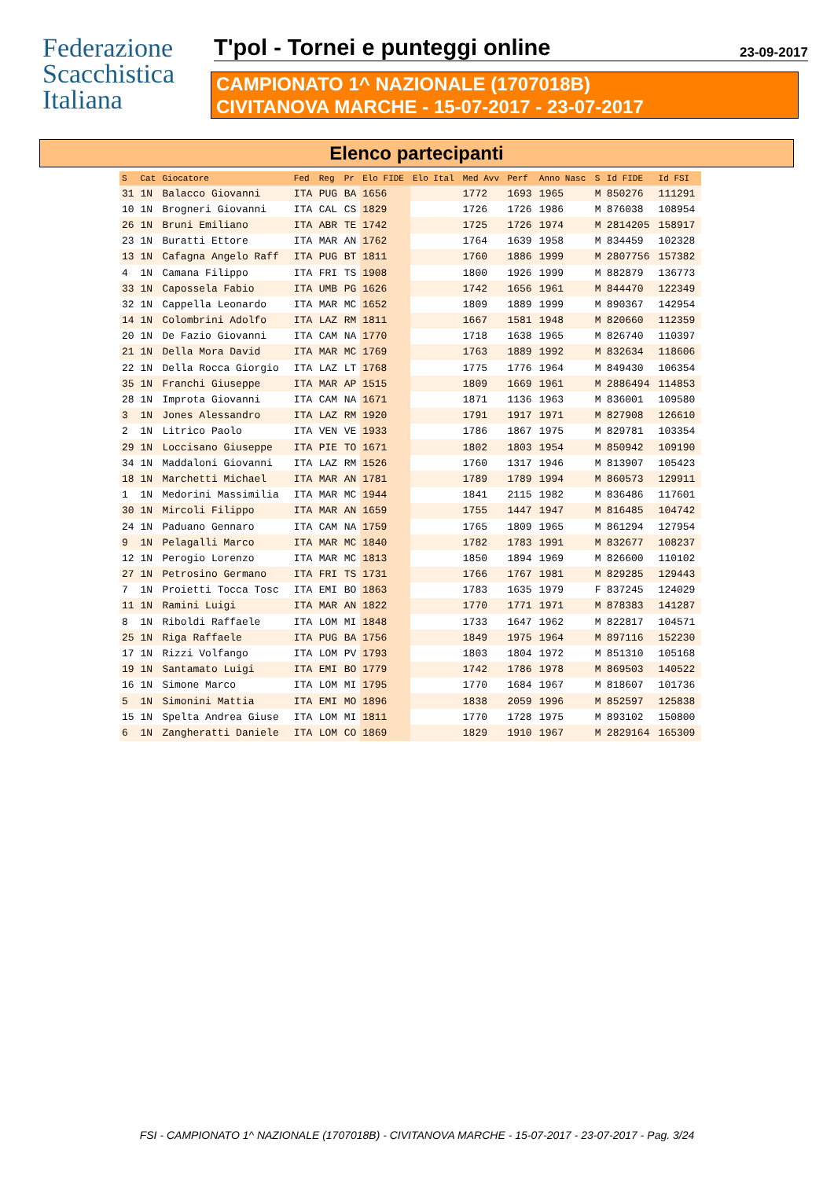Federazione
Scacchistica
Italiana
T'pol - Tornei e punteggi online
23-09-2017
CAMPIONATO 1^ NAZIONALE (1707018B)
CIVITANOVA MARCHE - 15-07-2017 - 23-07-2017
Elenco partecipanti
| S | Cat | Giocatore | Fed | Reg | Pr | Elo FIDE | Elo Ital | Med Avv | Perf | Anno Nasc | S | Id FIDE | Id FSI |
| --- | --- | --- | --- | --- | --- | --- | --- | --- | --- | --- | --- | --- | --- |
| 31 | 1N | Balacco Giovanni | ITA | PUG | BA | 1656 | | 1772 | 1693 | 1965 | M | 850276 | 111291 |
| 10 | 1N | Brogneri Giovanni | ITA | CAL | CS | 1829 | | 1726 | 1726 | 1986 | M | 876038 | 108954 |
| 26 | 1N | Bruni Emiliano | ITA | ABR | TE | 1742 | | 1725 | 1726 | 1974 | M | 2814205 | 158917 |
| 23 | 1N | Buratti Ettore | ITA | MAR | AN | 1762 | | 1764 | 1639 | 1958 | M | 834459 | 102328 |
| 13 | 1N | Cafagna Angelo Raff | ITA | PUG | BT | 1811 | | 1760 | 1886 | 1999 | M | 2807756 | 157382 |
| 4 | 1N | Camana Filippo | ITA | FRI | TS | 1908 | | 1800 | 1926 | 1999 | M | 882879 | 136773 |
| 33 | 1N | Capossela Fabio | ITA | UMB | PG | 1626 | | 1742 | 1656 | 1961 | M | 844470 | 122349 |
| 32 | 1N | Cappella Leonardo | ITA | MAR | MC | 1652 | | 1809 | 1889 | 1999 | M | 890367 | 142954 |
| 14 | 1N | Colombrini Adolfo | ITA | LAZ | RM | 1811 | | 1667 | 1581 | 1948 | M | 820660 | 112359 |
| 20 | 1N | De Fazio Giovanni | ITA | CAM | NA | 1770 | | 1718 | 1638 | 1965 | M | 826740 | 110397 |
| 21 | 1N | Della Mora David | ITA | MAR | MC | 1769 | | 1763 | 1889 | 1992 | M | 832634 | 118606 |
| 22 | 1N | Della Rocca Giorgio | ITA | LAZ | LT | 1768 | | 1775 | 1776 | 1964 | M | 849430 | 106354 |
| 35 | 1N | Franchi Giuseppe | ITA | MAR | AP | 1515 | | 1809 | 1669 | 1961 | M | 2886494 | 114853 |
| 28 | 1N | Improta Giovanni | ITA | CAM | NA | 1671 | | 1871 | 1136 | 1963 | M | 836001 | 109580 |
| 3 | 1N | Jones Alessandro | ITA | LAZ | RM | 1920 | | 1791 | 1917 | 1971 | M | 827908 | 126610 |
| 2 | 1N | Litrico Paolo | ITA | VEN | VE | 1933 | | 1786 | 1867 | 1975 | M | 829781 | 103354 |
| 29 | 1N | Loccisano Giuseppe | ITA | PIE | TO | 1671 | | 1802 | 1803 | 1954 | M | 850942 | 109190 |
| 34 | 1N | Maddaloni Giovanni | ITA | LAZ | RM | 1526 | | 1760 | 1317 | 1946 | M | 813907 | 105423 |
| 18 | 1N | Marchetti Michael | ITA | MAR | AN | 1781 | | 1789 | 1789 | 1994 | M | 860573 | 129911 |
| 1 | 1N | Medorini Massimilia | ITA | MAR | MC | 1944 | | 1841 | 2115 | 1982 | M | 836486 | 117601 |
| 30 | 1N | Mircoli Filippo | ITA | MAR | AN | 1659 | | 1755 | 1447 | 1947 | M | 816485 | 104742 |
| 24 | 1N | Paduano Gennaro | ITA | CAM | NA | 1759 | | 1765 | 1809 | 1965 | M | 861294 | 127954 |
| 9 | 1N | Pelagalli Marco | ITA | MAR | MC | 1840 | | 1782 | 1783 | 1991 | M | 832677 | 108237 |
| 12 | 1N | Perogio Lorenzo | ITA | MAR | MC | 1813 | | 1850 | 1894 | 1969 | M | 826600 | 110102 |
| 27 | 1N | Petrosino Germano | ITA | FRI | TS | 1731 | | 1766 | 1767 | 1981 | M | 829285 | 129443 |
| 7 | 1N | Proietti Tocca Tosc | ITA | EMI | BO | 1863 | | 1783 | 1635 | 1979 | F | 837245 | 124029 |
| 11 | 1N | Ramini Luigi | ITA | MAR | AN | 1822 | | 1770 | 1771 | 1971 | M | 878383 | 141287 |
| 8 | 1N | Riboldi Raffaele | ITA | LOM | MI | 1848 | | 1733 | 1647 | 1962 | M | 822817 | 104571 |
| 25 | 1N | Riga Raffaele | ITA | PUG | BA | 1756 | | 1849 | 1975 | 1964 | M | 897116 | 152230 |
| 17 | 1N | Rizzi Volfango | ITA | LOM | PV | 1793 | | 1803 | 1804 | 1972 | M | 851310 | 105168 |
| 19 | 1N | Santamato Luigi | ITA | EMI | BO | 1779 | | 1742 | 1786 | 1978 | M | 869503 | 140522 |
| 16 | 1N | Simone Marco | ITA | LOM | MI | 1795 | | 1770 | 1684 | 1967 | M | 818607 | 101736 |
| 5 | 1N | Simonini Mattia | ITA | EMI | MO | 1896 | | 1838 | 2059 | 1996 | M | 852597 | 125838 |
| 15 | 1N | Spelta Andrea Giuse | ITA | LOM | MI | 1811 | | 1770 | 1728 | 1975 | M | 893102 | 150800 |
| 6 | 1N | Zangheratti Daniele | ITA | LOM | CO | 1869 | | 1829 | 1910 | 1967 | M | 2829164 | 165309 |
FSI - CAMPIONATO 1^ NAZIONALE (1707018B) - CIVITANOVA MARCHE - 15-07-2017 - 23-07-2017 - Pag. 3/24